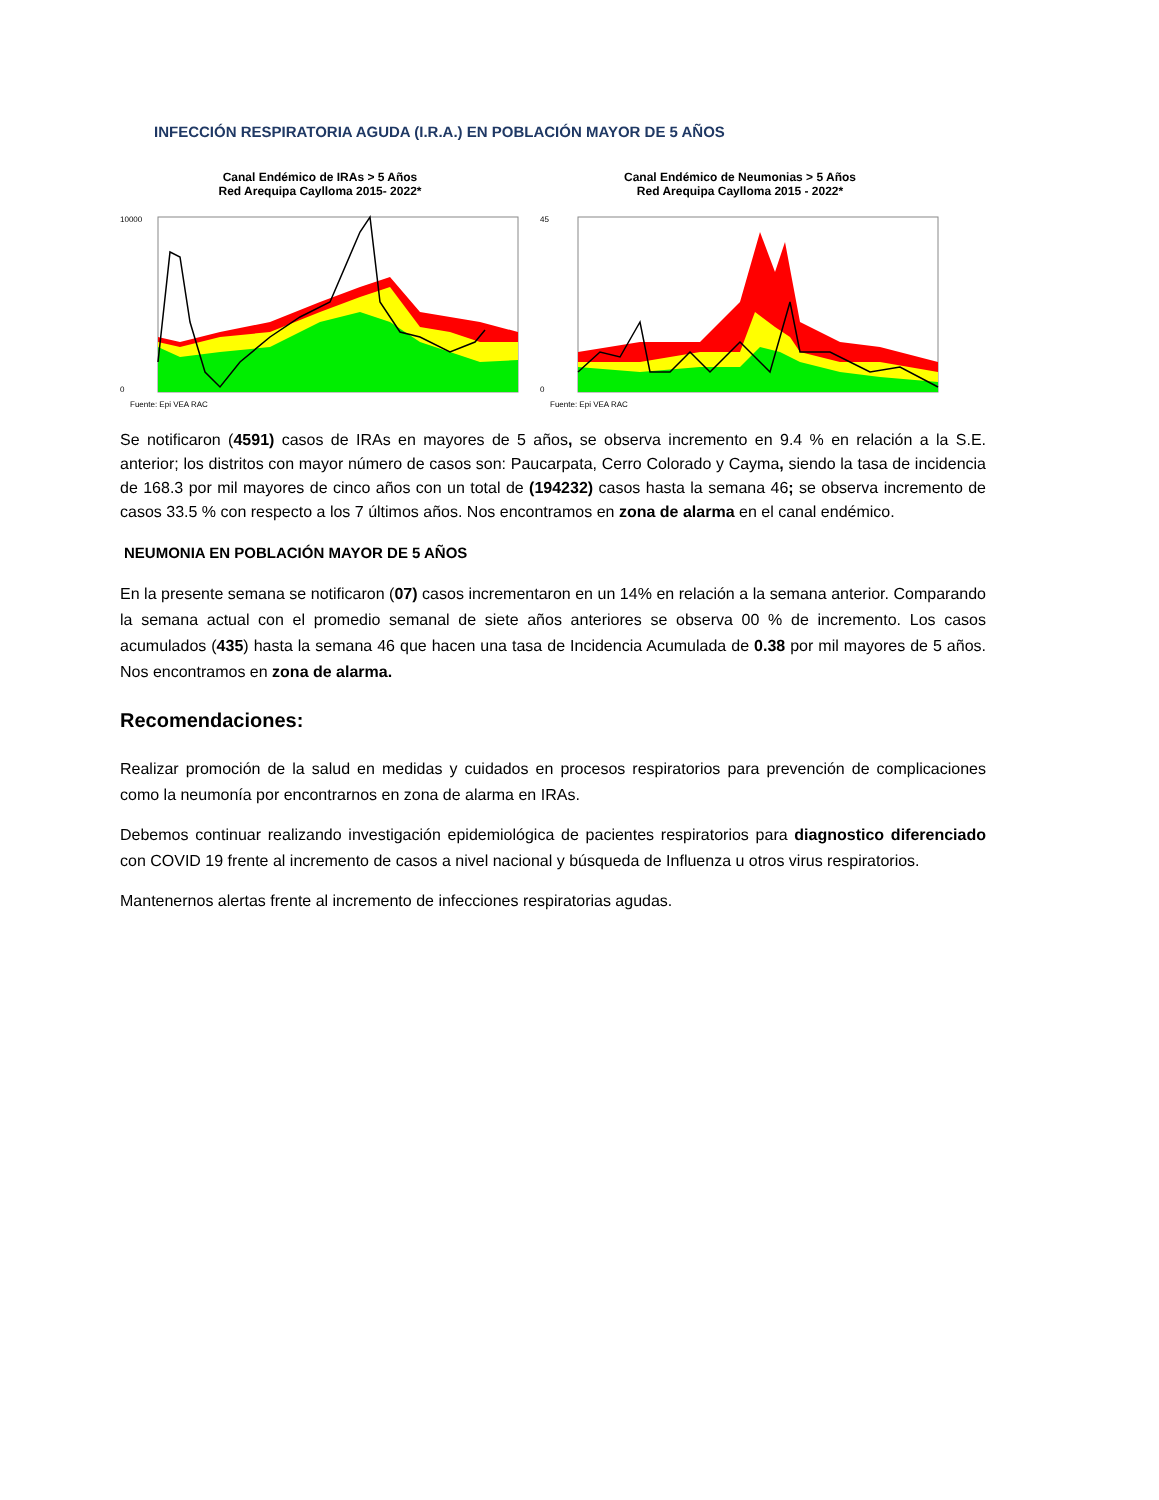INFECCIÓN RESPIRATORIA AGUDA (I.R.A.) EN POBLACIÓN MAYOR DE 5 AÑOS
Canal Endémico de IRAs > 5 Años
Red Arequipa Caylloma 2015- 2022*
0
10000
Fuente: Epi VEA RAC
Canal Endémico de Neumonias > 5 Años
Red Arequipa Caylloma 2015 - 2022*
0
45
Fuente: Epi VEA RAC
Se notificaron (4591) casos de IRAs en mayores de 5 años, se observa incremento en 9.4 % en relación a la S.E. anterior; los distritos con mayor número de casos son: Paucarpata, Cerro Colorado y Cayma, siendo la tasa de incidencia de 168.3 por mil mayores de cinco años con un total de (194232) casos hasta la semana 46; se observa incremento de casos 33.5 % con respecto a los 7 últimos años. Nos encontramos en zona de alarma en el canal endémico.
NEUMONIA EN POBLACIÓN MAYOR DE 5 AÑOS
En la presente semana se notificaron (07) casos incrementaron en un 14% en relación a la semana anterior. Comparando la semana actual con el promedio semanal de siete años anteriores se observa 00 % de incremento. Los casos acumulados (435) hasta la semana 46 que hacen una tasa de Incidencia Acumulada de 0.38 por mil mayores de 5 años. Nos encontramos en zona de alarma.
Recomendaciones:
Realizar promoción de la salud en medidas y cuidados en procesos respiratorios para prevención de complicaciones como la neumonía por encontrarnos en zona de alarma en IRAs.
Debemos continuar realizando investigación epidemiológica de pacientes respiratorios para diagnostico diferenciado con COVID 19 frente al incremento de casos a nivel nacional y búsqueda de Influenza u otros virus respiratorios.
Mantenernos alertas frente al incremento de infecciones respiratorias agudas.